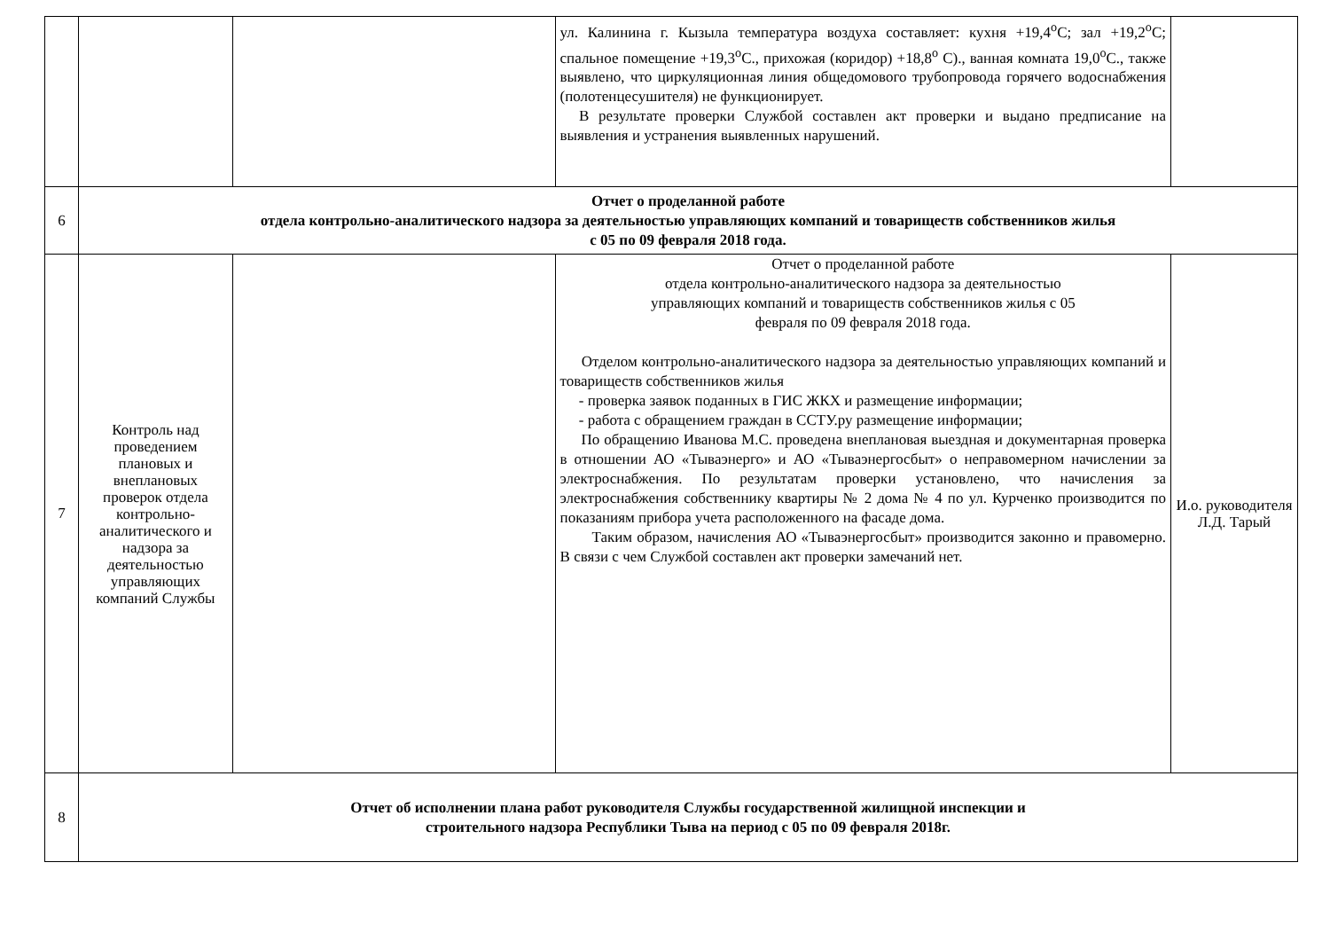| | | | ул. Калинина г. Кызыла температура воздуха составляет: кухня +19,4<sup>о</sup>С; зал +19,2<sup>о</sup>С; спальное помещение +19,3<sup>о</sup>С., прихожая (коридор) +18,8<sup>о</sup> С)., ванная комната 19,0<sup>о</sup>С., также выявлено, что циркуляционная линия общедомового трубопровода горячего водоснабжения (полотенцесушителя) не функционирует. В результате проверки Службой составлен акт проверки и выдано предписание на выявления и устранения выявленных нарушений. | |
| 6 | Отчет о проделанной работе отдела контрольно-аналитического надзора за деятельностью управляющих компаний и товариществ собственников жилья с 05 по 09 февраля 2018 года. | | | |
| 7 | Контроль над проведением плановых и внеплановых проверок отдела контрольно-аналитического и надзора за деятельностью управляющих компаний Службы | | Отчет о проделанной работе отдела контрольно-аналитического надзора за деятельностью управляющих компаний и товариществ собственников жилья с 05 февраля по 09 февраля 2018 года. Отделом контрольно-аналитического надзора за деятельностью управляющих компаний и товариществ собственников жилья - проверка заявок поданных в ГИС ЖКХ и размещение информации; - работа с обращением граждан в ССТУ.ру размещение информации; По обращению Иванова М.С. проведена внеплановая выездная и документарная проверка в отношении АО «Тываэнерго» и АО «Тываэнергосбыт» о неправомерном начислении за электроснабжения. По результатам проверки установлено, что начисления за электроснабжения собственнику квартиры № 2 дома № 4 по ул. Курченко производится по показаниям прибора учета расположенного на фасаде дома. Таким образом, начисления АО «Тываэнергосбыт» производится законно и правомерно. В связи с чем Службой составлен акт проверки замечаний нет. | И.о. руководителя Л.Д. Тарый |
| 8 | Отчет об исполнении плана работ руководителя Службы государственной жилищной инспекции и строительного надзора Республики Тыва на период с 05 по 09 февраля 2018г. | | | |